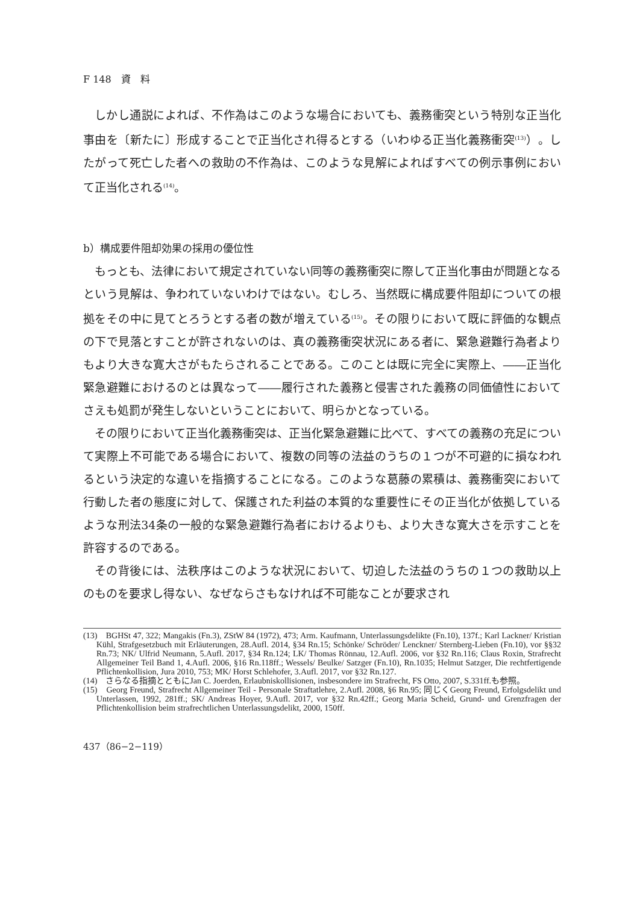F 148　資　料
しかし通説によれば、不作為はこのような場合においても、義務衝突という特別な正当化事由を〔新たに〕形成することで正当化され得るとする（いわゆる正当化義務衝突<sup>(13)</sup>）。したがって死亡した者への救助の不作為は、このような見解によればすべての例示事例において正当化される<sup>(14)</sup>。
b）構成要件阻却効果の採用の優位性
もっとも、法律において規定されていない同等の義務衝突に際して正当化事由が問題となるという見解は、争われていないわけではない。むしろ、当然既に構成要件阻却についての根拠をその中に見てとろうとする者の数が増えている<sup>(15)</sup>。その限りにおいて既に評価的な観点の下で見落とすことが許されないのは、真の義務衝突状況にある者に、緊急避難行為者よりもより大きな寛大さがもたらされることである。このことは既に完全に実際上、――正当化緊急避難におけるのとは異なって――履行された義務と侵害された義務の同価値性においてさえも処罰が発生しないということにおいて、明らかとなっている。
その限りにおいて正当化義務衝突は、正当化緊急避難に比べて、すべての義務の充足について実際上不可能である場合において、複数の同等の法益のうちの１つが不可避的に損なわれるという決定的な違いを指摘することになる。このような葛藤の累積は、義務衝突において行動した者の態度に対して、保護された利益の本質的な重要性にその正当化が依拠しているような刑法34条の一般的な緊急避難行為者におけるよりも、より大きな寛大さを示すことを許容するのである。
その背後には、法秩序はこのような状況において、切迫した法益のうちの１つの救助以上のものを要求し得ない、なぜならさもなければ不可能なことが要求され
(13)　BGHSt 47, 322; Mangakis (Fn.3), ZStW 84 (1972), 473; Arm. Kaufmann, Unterlassungsdelikte (Fn.10), 137f.; Karl Lackner/ Kristian Kühl, Strafgesetzbuch mit Erläuterungen, 28.Aufl. 2014, §34 Rn.15; Schönke/ Schröder/ Lenckner/ Sternberg-Lieben (Fn.10), vor §§32 Rn.73; NK/ Ulfrid Neumann, 5.Aufl. 2017, §34 Rn.124; LK/ Thomas Rönnau, 12.Aufl. 2006, vor §32 Rn.116; Claus Roxin, Strafrecht Allgemeiner Teil Band 1, 4.Aufl. 2006, §16 Rn.118ff.; Wessels/ Beulke/ Satzger (Fn.10), Rn.1035; Helmut Satzger, Die rechtfertigende Pflichtenkollision, Jura 2010, 753; MK/ Horst Schlehofer, 3.Aufl. 2017, vor §32 Rn.127.
(14)　さらなる指摘とともにJan C. Joerden, Erlaubniskollisionen, insbesondere im Strafrecht, FS Otto, 2007, S.331ff.も参照。
(15)　Georg Freund, Strafrecht Allgemeiner Teil - Personale Straftatlehre, 2.Aufl. 2008, §6 Rn.95; 同じくGeorg Freund, Erfolgsdelikt und Unterlassen, 1992, 281ff.; SK/ Andreas Hoyer, 9.Aufl. 2017, vor §32 Rn.42ff.; Georg Maria Scheid, Grund- und Grenzfragen der Pflichtenkollision beim strafrechtlichen Unterlassungsdelikt, 2000, 150ff.
437（86−2−119）